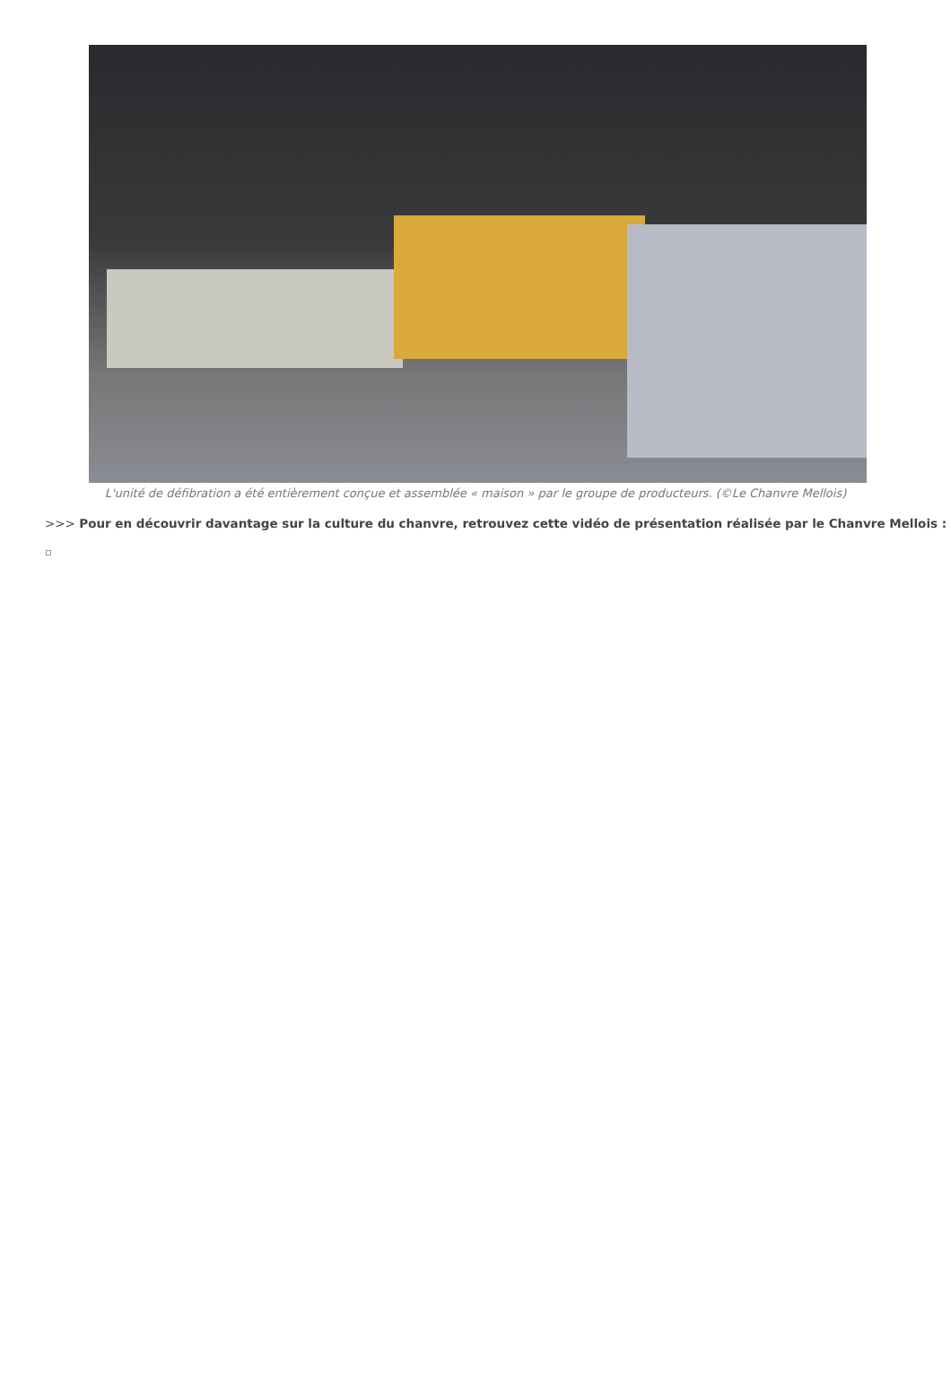L'unité de défibration a été entièrement conçue et assemblée « maison » par le groupe de producteurs. (©Le Chanvre Mellois)
>>> Pour en découvrir davantage sur la culture du chanvre, retrouvez cette vidéo de présentation réalisée par le Chanvre Mellois :